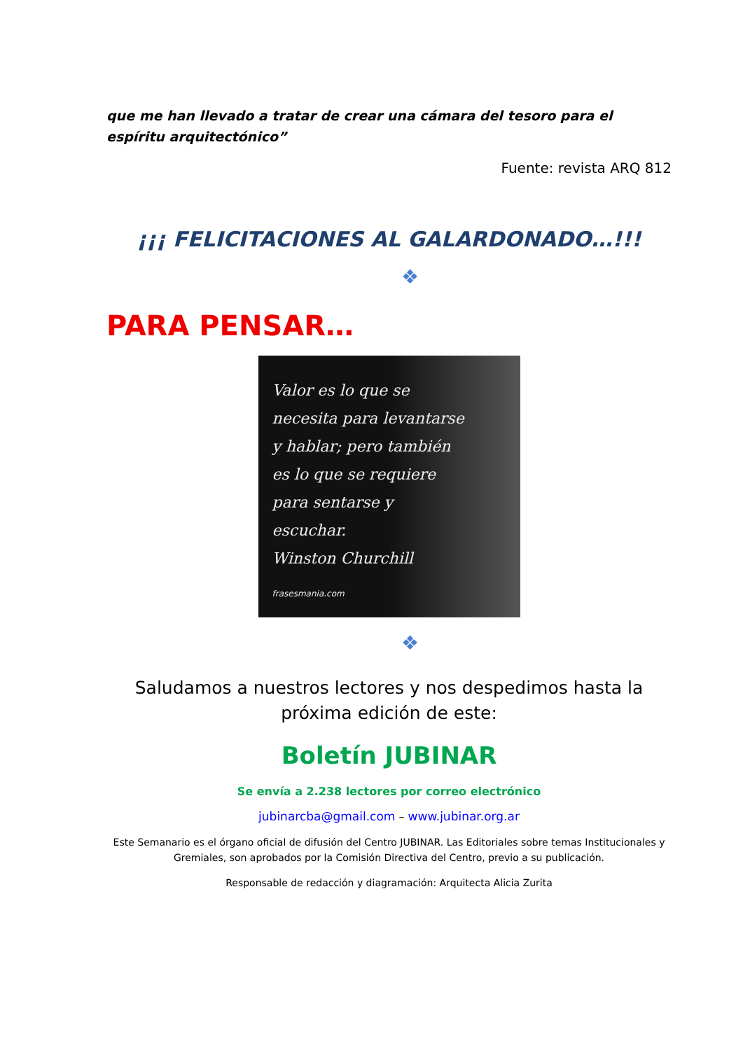que me han llevado a tratar de crear una cámara del tesoro para el espíritu arquitectónico”
Fuente: revista ARQ 812
¡¡¡ FELICITACIONES AL GALARDONADO…!!!
❖
PARA PENSAR…
Valor es lo que se
necesita para levantarse
y hablar; pero también
es lo que se requiere
para sentarse y
escuchar.
Winston Churchill
frasesmania.com
❖
Saludamos a nuestros lectores y nos despedimos hasta la próxima edición de este:
Boletín JUBINAR
Se envía a 2.238 lectores por correo electrónico
jubinarcba@gmail.com – www.jubinar.org.ar
Este Semanario es el órgano oficial de difusión del Centro JUBINAR. Las Editoriales sobre temas Institucionales y Gremiales, son aprobados por la Comisión Directiva del Centro, previo a su publicación.
Responsable de redacción y diagramación: Arquitecta Alicia Zurita